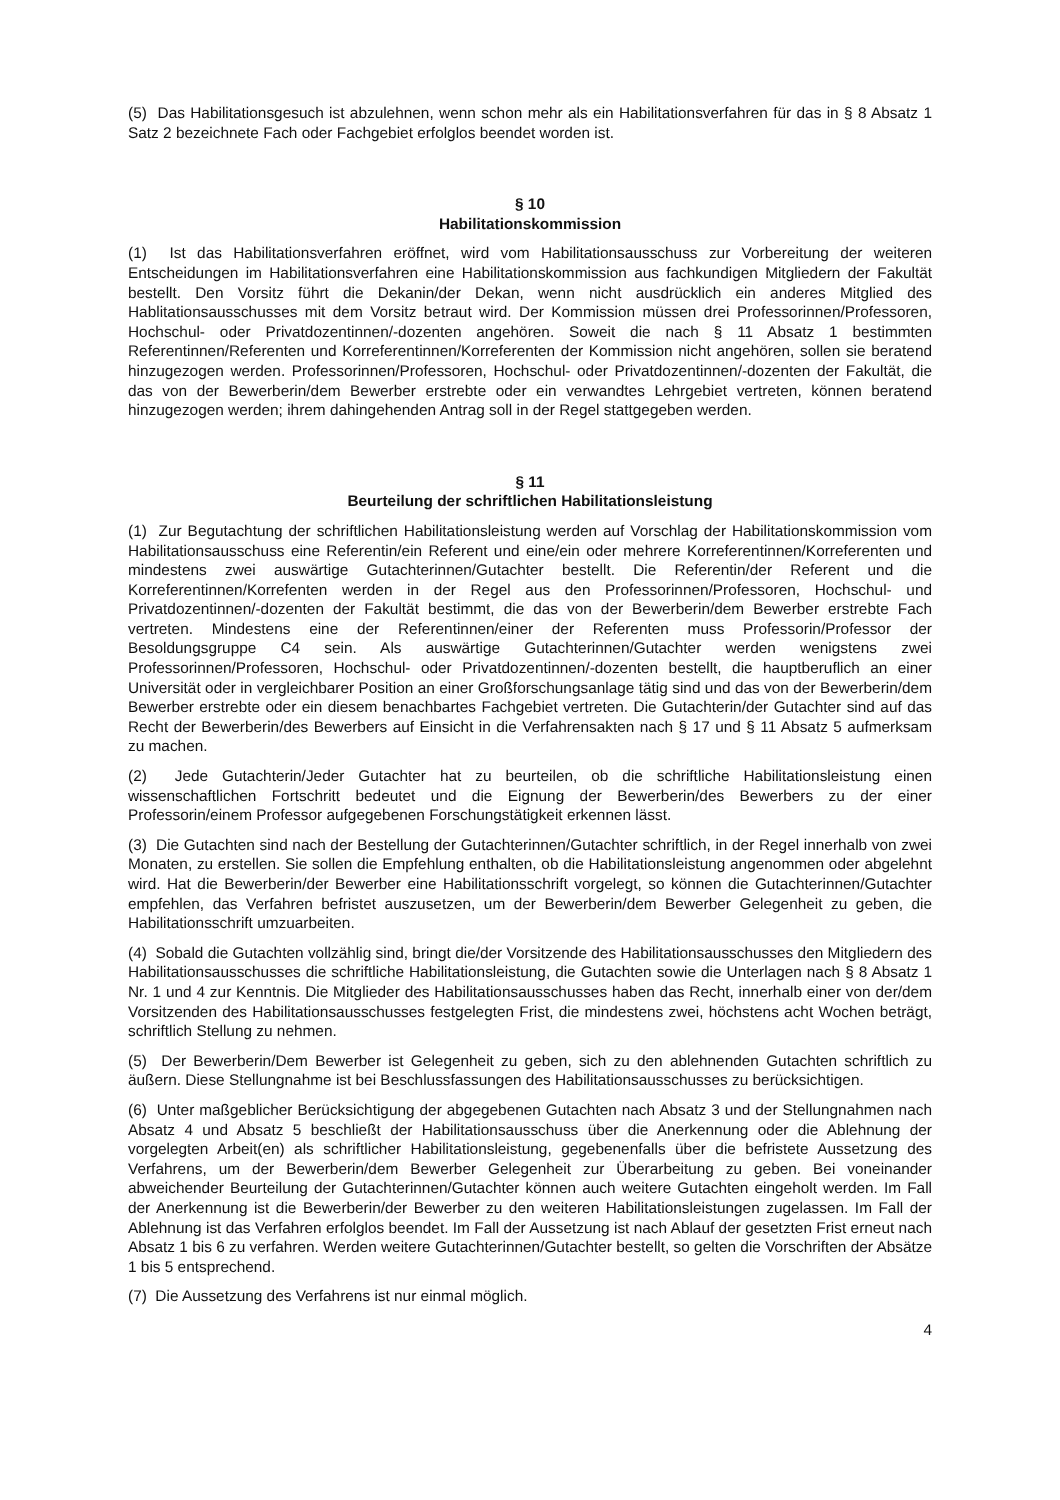(5) Das Habilitationsgesuch ist abzulehnen, wenn schon mehr als ein Habilitationsverfahren für das in § 8 Absatz 1 Satz 2 bezeichnete Fach oder Fachgebiet erfolglos beendet worden ist.
§ 10
Habilitationskommission
(1) Ist das Habilitationsverfahren eröffnet, wird vom Habilitationsausschuss zur Vorbereitung der weiteren Entscheidungen im Habilitationsverfahren eine Habilitationskommission aus fachkundigen Mitgliedern der Fakultät bestellt. Den Vorsitz führt die Dekanin/der Dekan, wenn nicht ausdrücklich ein anderes Mitglied des Hablitationsausschusses mit dem Vorsitz betraut wird. Der Kommission müssen drei Professorinnen/Professoren, Hochschul- oder Privatdozentinnen/-dozenten angehören. Soweit die nach § 11 Absatz 1 bestimmten Referentinnen/Referenten und Korreferentinnen/Korreferenten der Kommission nicht angehören, sollen sie beratend hinzugezogen werden. Professorinnen/Professoren, Hochschul- oder Privatdozentinnen/-dozenten der Fakultät, die das von der Bewerberin/dem Bewerber erstrebte oder ein verwandtes Lehrgebiet vertreten, können beratend hinzugezogen werden; ihrem dahingehenden Antrag soll in der Regel stattgegeben werden.
§ 11
Beurteilung der schriftlichen Habilitationsleistung
(1) Zur Begutachtung der schriftlichen Habilitationsleistung werden auf Vorschlag der Habilitationskommission vom Habilitationsausschuss eine Referentin/ein Referent und eine/ein oder mehrere Korreferentinnen/Korreferenten und mindestens zwei auswärtige Gutachterinnen/Gutachter bestellt. Die Referentin/der Referent und die Korreferentinnen/Korrefenten werden in der Regel aus den Professorinnen/Professoren, Hochschul- und Privatdozentinnen/-dozenten der Fakultät bestimmt, die das von der Bewerberin/dem Bewerber erstrebte Fach vertreten. Mindestens eine der Referentinnen/einer der Referenten muss Professorin/Professor der Besoldungsgruppe C4 sein. Als auswärtige Gutachterinnen/Gutachter werden wenigstens zwei Professorinnen/Professoren, Hochschul- oder Privatdozentinnen/-dozenten bestellt, die hauptberuflich an einer Universität oder in vergleichbarer Position an einer Großforschungsanlage tätig sind und das von der Bewerberin/dem Bewerber erstrebte oder ein diesem benachbartes Fachgebiet vertreten. Die Gutachterin/der Gutachter sind auf das Recht der Bewerberin/des Bewerbers auf Einsicht in die Verfahrensakten nach § 17 und § 11 Absatz 5 aufmerksam zu machen.
(2) Jede Gutachterin/Jeder Gutachter hat zu beurteilen, ob die schriftliche Habilitationsleistung einen wissenschaftlichen Fortschritt bedeutet und die Eignung der Bewerberin/des Bewerbers zu der einer Professorin/einem Professor aufgegebenen Forschungstätigkeit erkennen lässt.
(3) Die Gutachten sind nach der Bestellung der Gutachterinnen/Gutachter schriftlich, in der Regel innerhalb von zwei Monaten, zu erstellen. Sie sollen die Empfehlung enthalten, ob die Habilitationsleistung angenommen oder abgelehnt wird. Hat die Bewerberin/der Bewerber eine Habilitationsschrift vorgelegt, so können die Gutachterinnen/Gutachter empfehlen, das Verfahren befristet auszusetzen, um der Bewerberin/dem Bewerber Gelegenheit zu geben, die Habilitationsschrift umzuarbeiten.
(4) Sobald die Gutachten vollzählig sind, bringt die/der Vorsitzende des Habilitationsausschusses den Mitgliedern des Habilitationsausschusses die schriftliche Habilitationsleistung, die Gutachten sowie die Unterlagen nach § 8 Absatz 1 Nr. 1 und 4 zur Kenntnis. Die Mitglieder des Habilitationsausschusses haben das Recht, innerhalb einer von der/dem Vorsitzenden des Habilitationsausschusses festgelegten Frist, die mindestens zwei, höchstens acht Wochen beträgt, schriftlich Stellung zu nehmen.
(5) Der Bewerberin/Dem Bewerber ist Gelegenheit zu geben, sich zu den ablehnenden Gutachten schriftlich zu äußern. Diese Stellungnahme ist bei Beschlussfassungen des Habilitationsausschusses zu berücksichtigen.
(6) Unter maßgeblicher Berücksichtigung der abgegebenen Gutachten nach Absatz 3 und der Stellungnahmen nach Absatz 4 und Absatz 5 beschließt der Habilitationsausschuss über die Anerkennung oder die Ablehnung der vorgelegten Arbeit(en) als schriftlicher Habilitationsleistung, gegebenenfalls über die befristete Aussetzung des Verfahrens, um der Bewerberin/dem Bewerber Gelegenheit zur Überarbeitung zu geben. Bei voneinander abweichender Beurteilung der Gutachterinnen/Gutachter können auch weitere Gutachten eingeholt werden. Im Fall der Anerkennung ist die Bewerberin/der Bewerber zu den weiteren Habilitationsleistungen zugelassen. Im Fall der Ablehnung ist das Verfahren erfolglos beendet. Im Fall der Aussetzung ist nach Ablauf der gesetzten Frist erneut nach Absatz 1 bis 6 zu verfahren. Werden weitere Gutachterinnen/Gutachter bestellt, so gelten die Vorschriften der Absätze 1 bis 5 entsprechend.
(7) Die Aussetzung des Verfahrens ist nur einmal möglich.
4